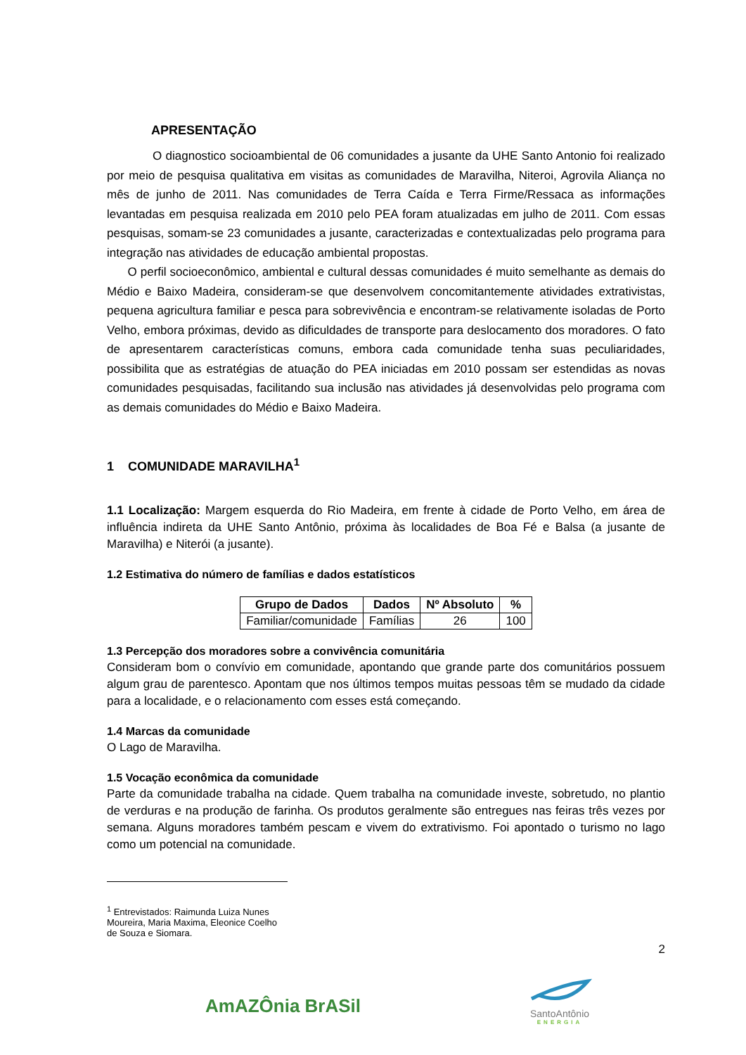APRESENTAÇÃO
O diagnostico socioambiental de 06 comunidades a jusante da UHE Santo Antonio foi realizado por meio de pesquisa qualitativa em visitas as comunidades de Maravilha, Niteroi, Agrovila Aliança no mês de junho de 2011. Nas comunidades de Terra Caída e Terra Firme/Ressaca as informações levantadas em pesquisa realizada em 2010 pelo PEA foram atualizadas em julho de 2011. Com essas pesquisas, somam-se 23 comunidades a jusante, caracterizadas e contextualizadas pelo programa para integração nas atividades de educação ambiental propostas.
O perfil socioeconômico, ambiental e cultural dessas comunidades é muito semelhante as demais do Médio e Baixo Madeira, consideram-se que desenvolvem concomitantemente atividades extrativistas, pequena agricultura familiar e pesca para sobrevivência e encontram-se relativamente isoladas de Porto Velho, embora próximas, devido as dificuldades de transporte para deslocamento dos moradores. O fato de apresentarem características comuns, embora cada comunidade tenha suas peculiaridades, possibilita que as estratégias de atuação do PEA iniciadas em 2010 possam ser estendidas as novas comunidades pesquisadas, facilitando sua inclusão nas atividades já desenvolvidas pelo programa com as demais comunidades do Médio e Baixo Madeira.
1 COMUNIDADE MARAVILHA<sup>1</sup>
1.1 Localização: Margem esquerda do Rio Madeira, em frente à cidade de Porto Velho, em área de influência indireta da UHE Santo Antônio, próxima às localidades de Boa Fé e Balsa (a jusante de Maravilha) e Niterói (a jusante).
1.2 Estimativa do número de famílias e dados estatísticos
| Grupo de Dados | Dados | Nº Absoluto | % |
| --- | --- | --- | --- |
| Familiar/comunidade | Famílias | 26 | 100 |
1.3 Percepção dos moradores sobre a convivência comunitária
Consideram bom o convívio em comunidade, apontando que grande parte dos comunitários possuem algum grau de parentesco. Apontam que nos últimos tempos muitas pessoas têm se mudado da cidade para a localidade, e o relacionamento com esses está começando.
1.4 Marcas da comunidade
O Lago de Maravilha.
1.5 Vocação econômica da comunidade
Parte da comunidade trabalha na cidade. Quem trabalha na comunidade investe, sobretudo, no plantio de verduras e na produção de farinha. Os produtos geralmente são entregues nas feiras três vezes por semana. Alguns moradores também pescam e vivem do extrativismo. Foi apontado o turismo no lago como um potencial na comunidade.
<sup>1</sup> Entrevistados: Raimunda Luiza Nunes Moureira, Maria Maxima, Eleonice Coelho de Souza e Siomara.
2
AmAZÔnia BrASil
SantoAntônio
ENERGIA